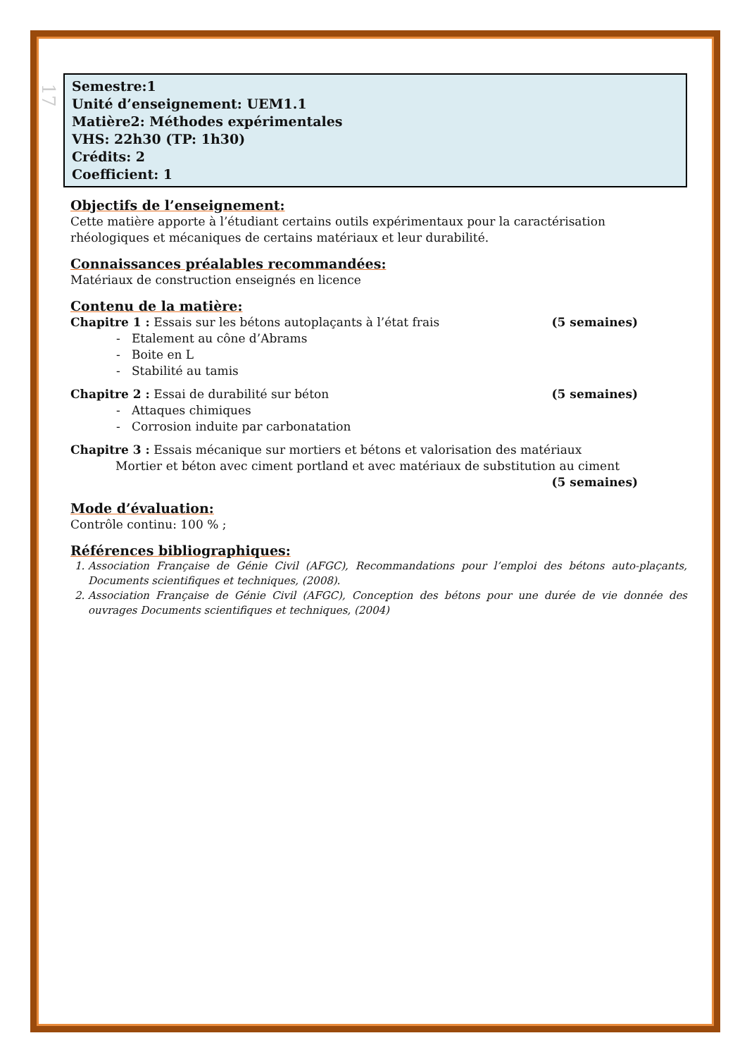17
Semestre:1
Unité d’enseignement: UEM1.1
Matière2: Méthodes expérimentales
VHS: 22h30 (TP: 1h30)
Crédits: 2
Coefficient: 1
Objectifs de l’enseignement:
Cette matière apporte à l’étudiant certains outils expérimentaux pour la caractérisation rhéologiques et mécaniques de certains matériaux et leur durabilité.
Connaissances préalables recommandées:
Matériaux de construction enseignés en licence
Contenu de la matière:
Chapitre 1 : Essais sur les bétons autoplaçants à l’état frais (5 semaines)
- Etalement au cône d’Abrams
- Boite en L
- Stabilité au tamis
Chapitre 2 : Essai de durabilité sur béton (5 semaines)
- Attaques chimiques
- Corrosion induite par carbonatation
Chapitre 3 : Essais mécanique sur mortiers et bétons et valorisation des matériaux
Mortier et béton avec ciment portland et avec matériaux de substitution au ciment
(5 semaines)
Mode d’évaluation:
Contrôle continu: 100 % ;
Références bibliographiques:
1. Association Française de Génie Civil (AFGC), Recommandations pour l’emploi des bétons auto-plaçants, Documents scientifiques et techniques, (2008).
2. Association Française de Génie Civil (AFGC), Conception des bétons pour une durée de vie donnée des ouvrages Documents scientifiques et techniques, (2004)